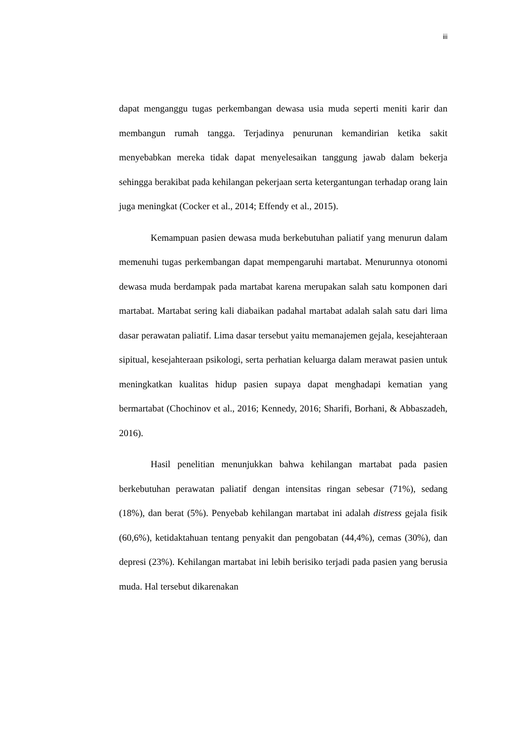iii
dapat menganggu tugas perkembangan dewasa usia muda seperti meniti karir dan membangun rumah tangga. Terjadinya penurunan kemandirian ketika sakit menyebabkan mereka tidak dapat menyelesaikan tanggung jawab dalam bekerja sehingga berakibat pada kehilangan pekerjaan serta ketergantungan terhadap orang lain juga meningkat (Cocker et al., 2014; Effendy et al., 2015).
Kemampuan pasien dewasa muda berkebutuhan paliatif yang menurun dalam memenuhi tugas perkembangan dapat mempengaruhi martabat. Menurunnya otonomi dewasa muda berdampak pada martabat karena merupakan salah satu komponen dari martabat. Martabat sering kali diabaikan padahal martabat adalah salah satu dari lima dasar perawatan paliatif. Lima dasar tersebut yaitu memanajemen gejala, kesejahteraan sipitual, kesejahteraan psikologi, serta perhatian keluarga dalam merawat pasien untuk meningkatkan kualitas hidup pasien supaya dapat menghadapi kematian yang bermartabat (Chochinov et al., 2016; Kennedy, 2016; Sharifi, Borhani, & Abbaszadeh, 2016).
Hasil penelitian menunjukkan bahwa kehilangan martabat pada pasien berkebutuhan perawatan paliatif dengan intensitas ringan sebesar (71%), sedang (18%), dan berat (5%). Penyebab kehilangan martabat ini adalah distress gejala fisik (60,6%), ketidaktahuan tentang penyakit dan pengobatan (44,4%), cemas (30%), dan depresi (23%). Kehilangan martabat ini lebih berisiko terjadi pada pasien yang berusia muda. Hal tersebut dikarenakan